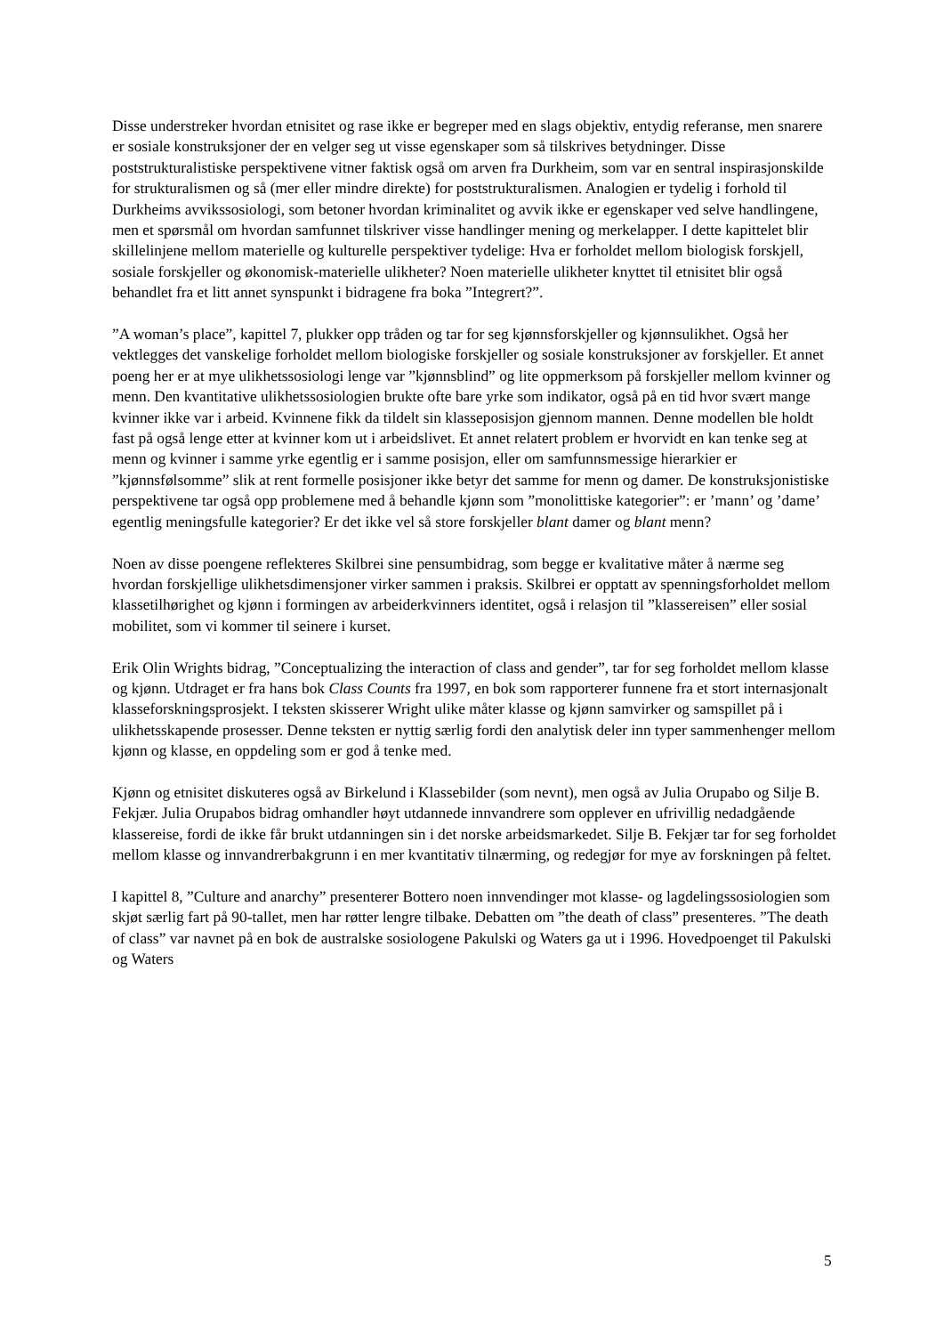Disse understreker hvordan etnisitet og rase ikke er begreper med en slags objektiv, entydig referanse, men snarere er sosiale konstruksjoner der en velger seg ut visse egenskaper som så tilskrives betydninger. Disse poststrukturalistiske perspektivene vitner faktisk også om arven fra Durkheim, som var en sentral inspirasjonskilde for strukturalismen og så (mer eller mindre direkte) for poststrukturalismen. Analogien er tydelig i forhold til Durkheims avvikssosiologi, som betoner hvordan kriminalitet og avvik ikke er egenskaper ved selve handlingene, men et spørsmål om hvordan samfunnet tilskriver visse handlinger mening og merkelapper. I dette kapittelet blir skillelinjene mellom materielle og kulturelle perspektiver tydelige: Hva er forholdet mellom biologisk forskjell, sosiale forskjeller og økonomisk-materielle ulikheter? Noen materielle ulikheter knyttet til etnisitet blir også behandlet fra et litt annet synspunkt i bidragene fra boka ”Integrert?”.
”A woman’s place”, kapittel 7, plukker opp tråden og tar for seg kjønnsforskjeller og kjønnsulikhet. Også her vektlegges det vanskelige forholdet mellom biologiske forskjeller og sosiale konstruksjoner av forskjeller. Et annet poeng her er at mye ulikhetssosiologi lenge var ”kjønnsblind” og lite oppmerksom på forskjeller mellom kvinner og menn. Den kvantitative ulikhetssosiologien brukte ofte bare yrke som indikator, også på en tid hvor svært mange kvinner ikke var i arbeid. Kvinnene fikk da tildelt sin klasseposisjon gjennom mannen. Denne modellen ble holdt fast på også lenge etter at kvinner kom ut i arbeidslivet. Et annet relatert problem er hvorvidt en kan tenke seg at menn og kvinner i samme yrke egentlig er i samme posisjon, eller om samfunnsmessige hierarkier er ”kjønnsfølsomme” slik at rent formelle posisjoner ikke betyr det samme for menn og damer. De konstruksjonistiske perspektivene tar også opp problemene med å behandle kjønn som ”monolittiske kategorier”: er ’mann’ og ’dame’ egentlig meningsfulle kategorier? Er det ikke vel så store forskjeller blant damer og blant menn?
Noen av disse poengene reflekteres Skilbrei sine pensumbidrag, som begge er kvalitative måter å nærme seg hvordan forskjellige ulikhetsdimensjoner virker sammen i praksis. Skilbrei er opptatt av spenningsforholdet mellom klassetilhørighet og kjønn i formingen av arbeiderkvinners identitet, også i relasjon til ”klassereisen” eller sosial mobilitet, som vi kommer til seinere i kurset.
Erik Olin Wrights bidrag, ”Conceptualizing the interaction of class and gender”, tar for seg forholdet mellom klasse og kjønn. Utdraget er fra hans bok Class Counts fra 1997, en bok som rapporterer funnene fra et stort internasjonalt klasseforskningsprosjekt. I teksten skisserer Wright ulike måter klasse og kjønn samvirker og samspillet på i ulikhetsskapende prosesser. Denne teksten er nyttig særlig fordi den analytisk deler inn typer sammenhenger mellom kjønn og klasse, en oppdeling som er god å tenke med.
Kjønn og etnisitet diskuteres også av Birkelund i Klassebilder (som nevnt), men også av Julia Orupabo og Silje B. Fekjær. Julia Orupabos bidrag omhandler høyt utdannede innvandrere som opplever en ufrivillig nedadgående klassereise, fordi de ikke får brukt utdanningen sin i det norske arbeidsmarkedet. Silje B. Fekjær tar for seg forholdet mellom klasse og innvandrerbakgrunn i en mer kvantitativ tilnærming, og redegjør for mye av forskningen på feltet.
I kapittel 8, ”Culture and anarchy” presenterer Bottero noen innvendinger mot klasse- og lagdelingssosiologien som skjøt særlig fart på 90-tallet, men har røtter lengre tilbake. Debatten om ”the death of class” presenteres. ”The death of class” var navnet på en bok de australske sosiologene Pakulski og Waters ga ut i 1996. Hovedpoenget til Pakulski og Waters
5